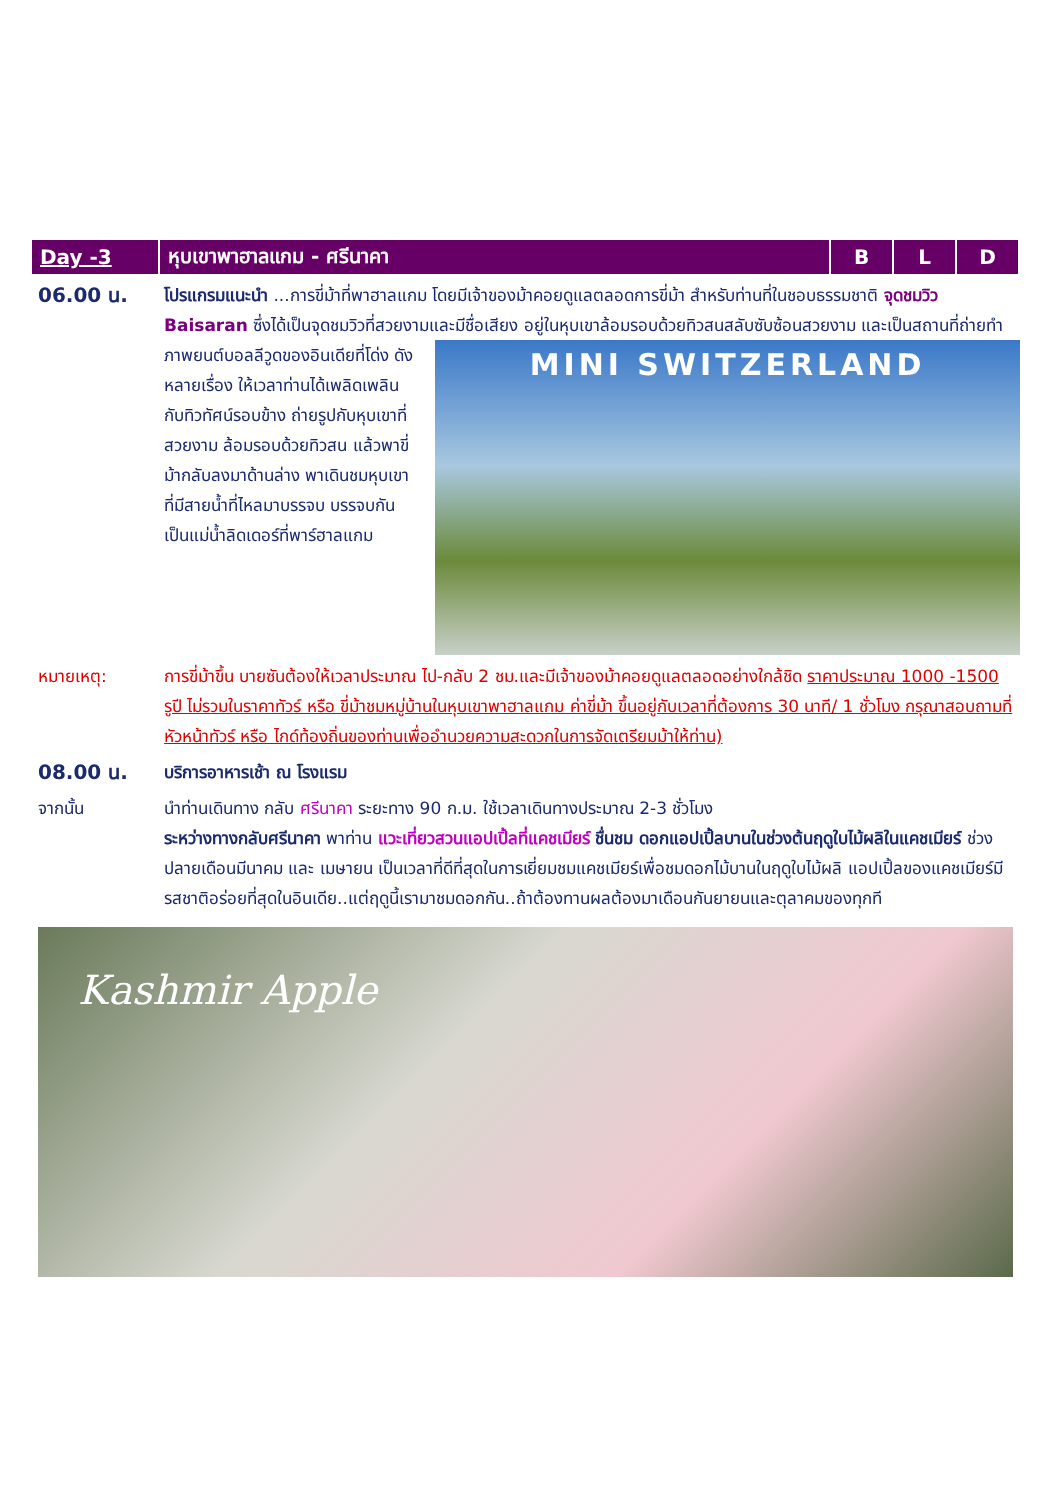| Day -3 | หุบเขาพาฮาลแกม - ศรีนาคา | B | L | D |
06.00 น.
โปรแกรมแนะนำ ...การขี่ม้าที่พาฮาลแกม โดยมีเจ้าของม้าคอยดูแลตลอดการขี่ม้า สำหรับท่านที่ในชอบธรรมชาติ จุดชมวิว Baisaran ซึ่งได้เป็นจุดชมวิวที่สวยงามและมีชื่อเสียง อยู่ในหุบเขาล้อมรอบด้วยทิวสนสลับซับซ้อนสวยงาม และเป็นสถานที่ถ่ายทำภาพยนต์บอลลีวูดของอินเดียที่โด่ง
MINI SWITZERLAND
ดังหลายเรื่อง ให้เวลาท่านได้เพลิดเพลินกับทิวทัศน์รอบข้าง ถ่ายรูปกับหุบเขาที่สวยงาม ล้อมรอบด้วยทิวสน แล้วพาขี่ม้ากลับลงมาด้านล่าง พาเดินชมหุบเขาที่มีสายน้ำที่ไหลมาบรรจบ บรรจบกันเป็นแม่น้ำลิดเดอร์ที่พาร์ฮาลแกม
หมายเหตุ: การขี่ม้าขึ้น บายซันต้องให้เวลาประมาณ ไป-กลับ 2 ชม.และมีเจ้าของม้าคอยดูแลตลอดอย่างใกล้ชิด ราคาประมาณ 1000 -1500 รูปี ไม่รวมในราคาทัวร์ หรือ ขี่ม้าชมหมู่บ้านในหุบเขาพาฮาลแกม ค่าขี่ม้า ขึ้นอยู่กับเวลาที่ต้องการ 30 นาที/ 1 ชั่วโมง กรุณาสอบถามที่หัวหน้าทัวร์ หรือ ไกด์ท้องถิ่นของท่านเพื่ออำนวยความสะดวกในการจัดเตรียมม้าให้ท่าน)
08.00 น.
บริการอาหารเช้า ณ โรงแรม
จากนั้น นำท่านเดินทาง กลับ ศรีนาคา ระยะทาง 90 ก.ม. ใช้เวลาเดินทางประมาณ 2-3 ชั่วโมง
ระหว่างทางกลับศรีนาคา พาท่าน แวะเที่ยวสวนแอปเปิ้ลที่แคชเมียร์ ชื่นชม ดอกแอปเปิ้ลบานในช่วงต้นฤดูใบไม้ผลิในแคชเมียร์ ช่วงปลายเดือนมีนาคม และ เมษายน เป็นเวลาที่ดีที่สุดในการเยี่ยมชมแคชเมียร์เพื่อชมดอกไม้บานในฤดูใบไม้ผลิ แอปเปิ้ลของแคชเมียร์มีรสชาติอร่อยที่สุดในอินเดีย..แต่ฤดูนี้เรามาชมดอกกัน..ถ้าต้องทานผลต้องมาเดือนกันยายนและตุลาคมของทุกที
Kashmir Apple